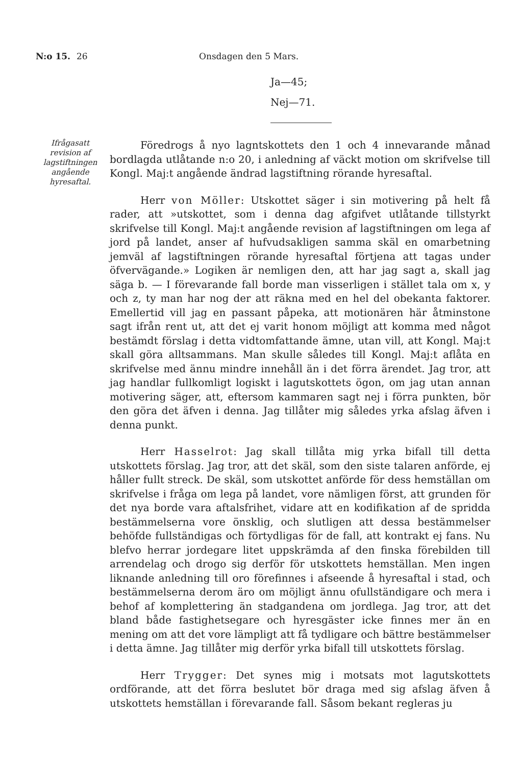N:o 15. 26 Onsdagen den 5 Mars.
Ja—45;
Nej—71.
Ifrågasatt revision af lagstiftningen angående hyresaftal.
Föredrogs å nyo lagntskottets den 1 och 4 innevarande månad bordlagda utlåtande n:o 20, i anledning af väckt motion om skrifvelse till Kongl. Maj:t angående ändrad lagstiftning rörande hyresaftal.
Herr von Möller: Utskottet säger i sin motivering på helt få rader, att »utskottet, som i denna dag afgifvet utlåtande tillstyrkt skrifvelse till Kongl. Maj:t angående revision af lagstiftningen om lega af jord på landet, anser af hufvudsakligen samma skäl en omarbetning jemväl af lagstiftningen rörande hyresaftal förtjena att tagas under öfvervägande.» Logiken är nemligen den, att har jag sagt a, skall jag säga b. — I förevarande fall borde man visserligen i stället tala om x, y och z, ty man har nog der att räkna med en hel del obekanta faktorer. Emellertid vill jag en passant påpeka, att motionären här åtminstone sagt ifrån rent ut, att det ej varit honom möjligt att komma med något bestämdt förslag i detta vidtomfattande ämne, utan vill, att Kongl. Maj:t skall göra alltsammans. Man skulle således till Kongl. Maj:t aflåta en skrifvelse med ännu mindre innehåll än i det förra ärendet. Jag tror, att jag handlar fullkomligt logiskt i lagutskottets ögon, om jag utan annan motivering säger, att, eftersom kammaren sagt nej i förra punkten, bör den göra det äfven i denna. Jag tillåter mig således yrka afslag äfven i denna punkt.
Herr Hasselrot: Jag skall tillåta mig yrka bifall till detta utskottets förslag. Jag tror, att det skäl, som den siste talaren anförde, ej håller fullt streck. De skäl, som utskottet anförde för dess hemställan om skrifvelse i fråga om lega på landet, vore nämligen först, att grunden för det nya borde vara aftalsfrihet, vidare att en kodifikation af de spridda bestämmelserna vore önsklig, och slutligen att dessa bestämmelser behöfde fullständigas och förtydligas för de fall, att kontrakt ej fans. Nu blefvo herrar jordegare litet uppskrämda af den finska förebilden till arrendelag och drogo sig derför för utskottets hemställan. Men ingen liknande anledning till oro förefinnes i afseende å hyresaftal i stad, och bestämmelserna derom äro om möjligt ännu ofullständigare och mera i behof af komplettering än stadgandena om jordlega. Jag tror, att det bland både fastighetsegare och hyresgäster icke finnes mer än en mening om att det vore lämpligt att få tydligare och bättre bestämmelser i detta ämne. Jag tillåter mig derför yrka bifall till utskottets förslag.
Herr Trygger: Det synes mig i motsats mot lagutskottets ordförande, att det förra beslutet bör draga med sig afslag äfven å utskottets hemställan i förevarande fall. Såsom bekant regleras ju